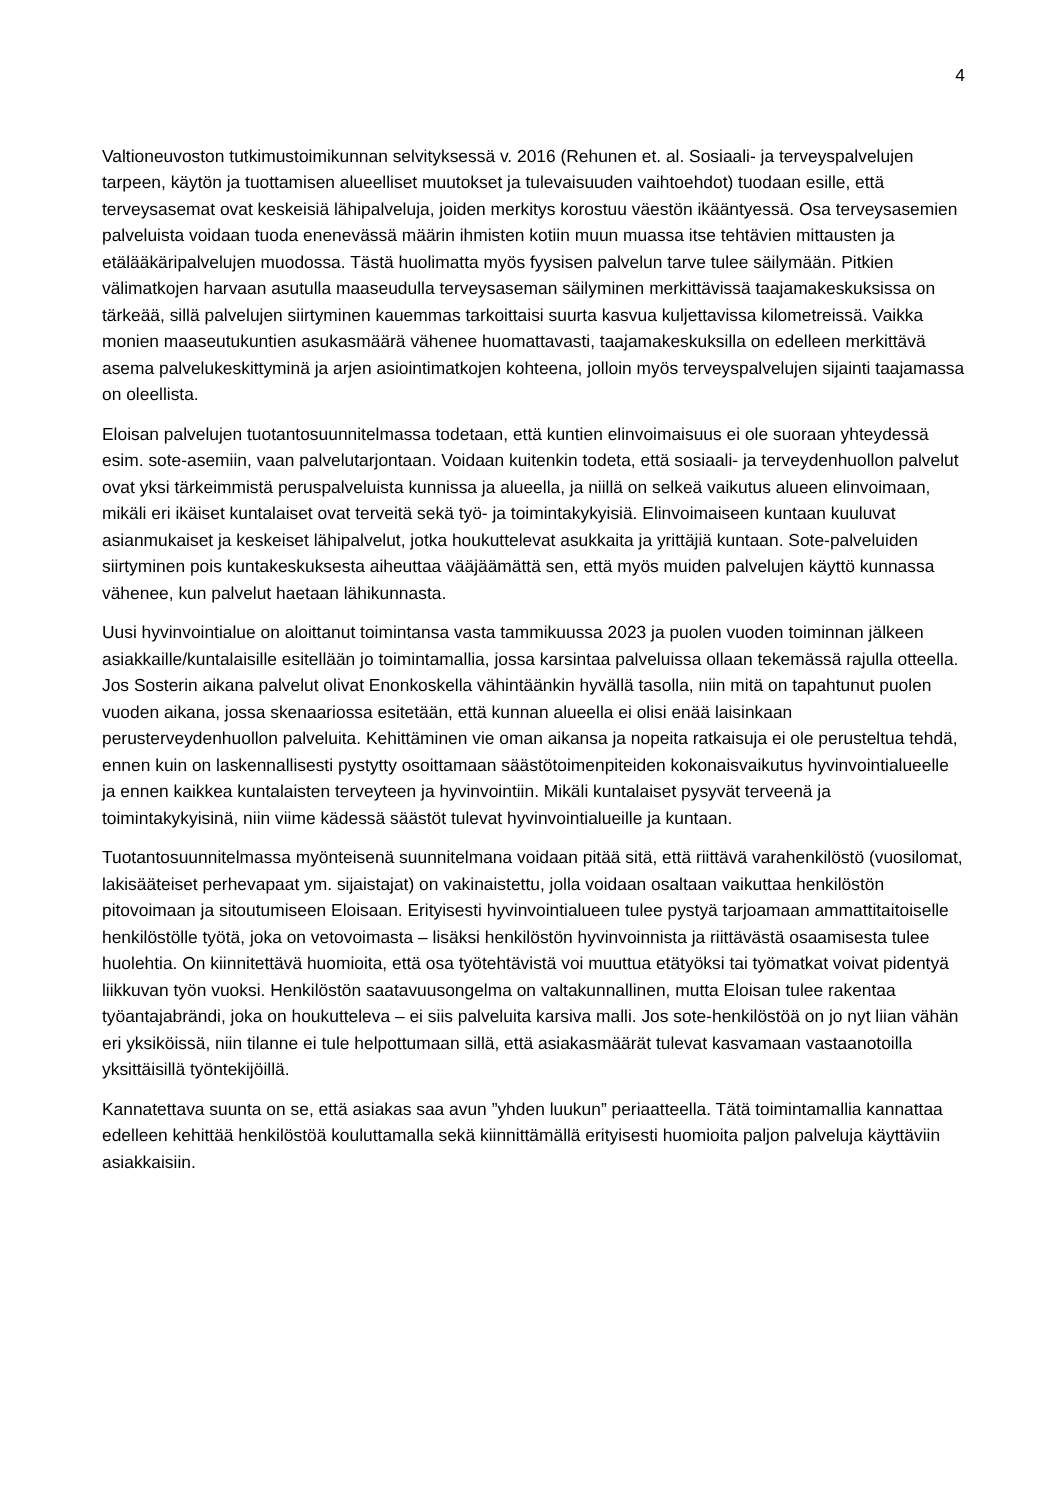4
Valtioneuvoston tutkimustoimikunnan selvityksessä v. 2016 (Rehunen et. al. Sosiaali- ja terveyspalvelujen tarpeen, käytön ja tuottamisen alueelliset muutokset ja tulevaisuuden vaihtoehdot) tuodaan esille, että terveysasemat ovat keskeisiä lähipalveluja, joiden merkitys korostuu väestön ikääntyessä. Osa terveysasemien palveluista voidaan tuoda enenevässä määrin ihmisten kotiin muun muassa itse tehtävien mittausten ja etälääkäripalvelujen muodossa. Tästä huolimatta myös fyysisen palvelun tarve tulee säilymään. Pitkien välimatkojen harvaan asutulla maaseudulla terveysaseman säilyminen merkittävissä taajamakeskuksissa on tärkeää, sillä palvelujen siirtyminen kauemmas tarkoittaisi suurta kasvua kuljettavissa kilometreissä. Vaikka monien maaseutukuntien asukasmäärä vähenee huomattavasti, taajamakeskuksilla on edelleen merkittävä asema palvelukeskittyminä ja arjen asiointimatkojen kohteena, jolloin myös terveyspalvelujen sijainti taajamassa on oleellista.
Eloisan palvelujen tuotantosuunnitelmassa todetaan, että kuntien elinvoimaisuus ei ole suoraan yhteydessä esim. sote-asemiin, vaan palvelutarjontaan. Voidaan kuitenkin todeta, että sosiaali- ja terveydenhuollon palvelut ovat yksi tärkeimmistä peruspalveluista kunnissa ja alueella, ja niillä on selkeä vaikutus alueen elinvoimaan, mikäli eri ikäiset kuntalaiset ovat terveitä sekä työ- ja toimintakykyisiä. Elinvoimaiseen kuntaan kuuluvat asianmukaiset ja keskeiset lähipalvelut, jotka houkuttelevat asukkaita ja yrittäjiä kuntaan. Sote-palveluiden siirtyminen pois kuntakeskuksesta aiheuttaa vääjäämättä sen, että myös muiden palvelujen käyttö kunnassa vähenee, kun palvelut haetaan lähikunnasta.
Uusi hyvinvointialue on aloittanut toimintansa vasta tammikuussa 2023 ja puolen vuoden toiminnan jälkeen asiakkaille/kuntalaisille esitellään jo toimintamallia, jossa karsintaa palveluissa ollaan tekemässä rajulla otteella. Jos Sosterin aikana palvelut olivat Enonkoskella vähintäänkin hyvällä tasolla, niin mitä on tapahtunut puolen vuoden aikana, jossa skenaariossa esitetään, että kunnan alueella ei olisi enää laisinkaan perusterveydenhuollon palveluita. Kehittäminen vie oman aikansa ja nopeita ratkaisuja ei ole perusteltua tehdä, ennen kuin on laskennallisesti pystytty osoittamaan säästötoimenpiteiden kokonaisvaikutus hyvinvointialueelle ja ennen kaikkea kuntalaisten terveyteen ja hyvinvointiin. Mikäli kuntalaiset pysyvät terveenä ja toimintakykyisinä, niin viime kädessä säästöt tulevat hyvinvointialueille ja kuntaan.
Tuotantosuunnitelmassa myönteisenä suunnitelmana voidaan pitää sitä, että riittävä varahenkilöstö (vuosilomat, lakisääteiset perhevapaat ym. sijaistajat) on vakinaistettu, jolla voidaan osaltaan vaikuttaa henkilöstön pitovoimaan ja sitoutumiseen Eloisaan. Erityisesti hyvinvointialueen tulee pystyä tarjoamaan ammattitaitoiselle henkilöstölle työtä, joka on vetovoimasta – lisäksi henkilöstön hyvinvoinnista ja riittävästä osaamisesta tulee huolehtia. On kiinnitettävä huomioita, että osa työtehtävistä voi muuttua etätyöksi tai työmatkat voivat pidentyä liikkuvan työn vuoksi. Henkilöstön saatavuusongelma on valtakunnallinen, mutta Eloisan tulee rakentaa työantajabrändi, joka on houkutteleva – ei siis palveluita karsiva malli. Jos sote-henkilöstöä on jo nyt liian vähän eri yksiköissä, niin tilanne ei tule helpottumaan sillä, että asiakasmäärät tulevat kasvamaan vastaanotoilla yksittäisillä työntekijöillä.
Kannatettava suunta on se, että asiakas saa avun ”yhden luukun” periaatteella. Tätä toimintamallia kannattaa edelleen kehittää henkilöstöä kouluttamalla sekä kiinnittämällä erityisesti huomioita paljon palveluja käyttäviin asiakkaisiin.